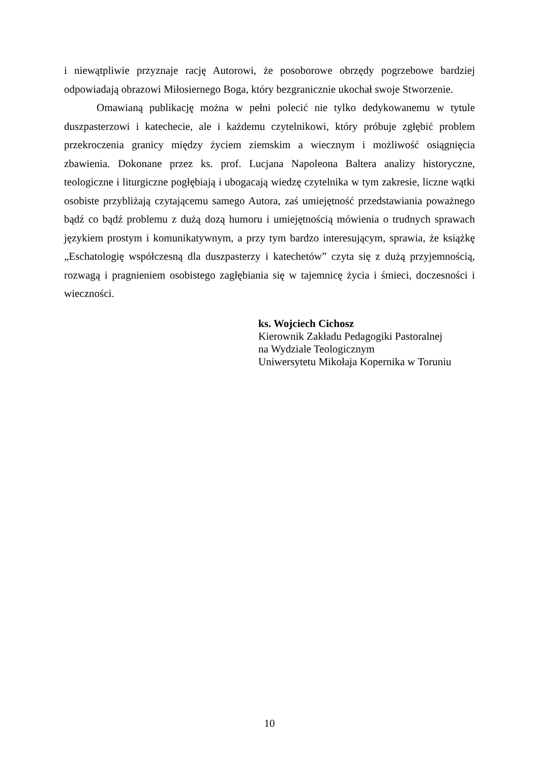i niewątpliwie przyznaje rację Autorowi, że posoborowe obrzędy pogrzebowe bardziej odpowiadają obrazowi Miłosiernego Boga, który bezgranicznie ukochał swoje Stworzenie.
Omawianą publikację można w pełni polecić nie tylko dedykowanemu w tytule duszpasterzowi i katechecie, ale i każdemu czytelnikowi, który próbuje zgłębić problem przekroczenia granicy między życiem ziemskim a wiecznym i możliwość osiągnięcia zbawienia. Dokonane przez ks. prof. Lucjana Napoleona Baltera analizy historyczne, teologiczne i liturgiczne pogłębiają i ubogacają wiedzę czytelnika w tym zakresie, liczne wątki osobiste przybliżają czytającemu samego Autora, zaś umiejętność przedstawiania poważnego bądź co bądź problemu z dużą dozą humoru i umiejętnością mówienia o trudnych sprawach językiem prostym i komunikatywnym, a przy tym bardzo interesującym, sprawia, że książkę „Eschatologię współczesną dla duszpasterzy i katechetów” czyta się z dużą przyjemnością, rozwagą i pragnieniem osobistego zagłębiania się w tajemnicę życia i śmieci, doczesności i wieczności.
ks. Wojciech Cichosz
Kierownik Zakładu Pedagogiki Pastoralnej
na Wydziale Teologicznym
Uniwersytetu Mikołaja Kopernika w Toruniu
10